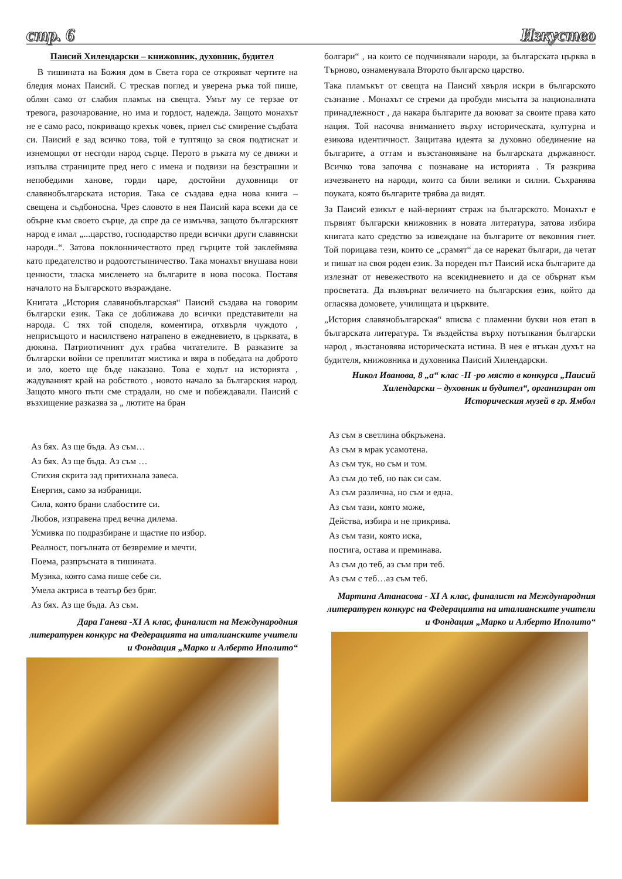стр. 6 Изкуство
Паисий Хилендарски – книжовник, духовник, будител
В тишината на Божия дом в Света гора се открояват чертите на бледия монах Паисий. С трескав поглед и уверена ръка той пише, облян само от слабия пламък на свещта. Умът му се терзае от тревога, разочарование, но има и гордост, надежда. Защото монахът не е само расо, покриващо крехък човек, приел със смирение съдбата си. Паисий е зад всичко това, той е туптящо за своя подтиснат и изнемощял от несгоди народ сърце. Перото в ръката му се движи и изпълва страниците пред него с имена и подвизи на безстрашни и непобедими ханове, горди царе, достойни духовници от славянобългарската история. Така се създава една нова книга – свещена и съдбоносна. Чрез словото в нея Паисий кара всеки да се обърне към своето сърце, да спре да се измъчва, защото българският народ е имал „...царство, господарство преди всички други славянски народи..“. Затова поклонничеството пред гърците той заклеймява като предателство и родоотстъпничество. Така монахът внушава нови ценности, тласка мисленето на българите в нова посока. Поставя началото на Българското възраждане.
Книгата „История славянобългарская“ Паисий създава на говорим български език. Така се доближава до всички представители на народа. С тях той споделя, коментира, отхвърля чуждото , неприсъщото и насилствено натрапено в ежедневието, в църквата, в дюкяна. Патриотичният дух грабва читателите. В разказите за български войни се преплитат мистика и вяра в победата на доброто и зло, което ще бъде наказано. Това е ходът на историята , жадуваният край на робството , новото начало за българския народ. Защото много пъти сме страдали, но сме и побеждавали. Паисий с възхищение разказва за „ лютите на бран
болгари“ , на които се подчинявали народи, за българската църква в Търново, ознаменувала Второто българско царство.
Така пламъкът от свещта на Паисий хвърля искри в българското съзнание . Монахът се стреми да пробуди мисълта за националната принадлежност , да накара българите да воюват за своите права като нация. Той насочва вниманието върху историческата, културна и езикова идентичност. Защитава идеята за духовно обединение на българите, а оттам и възстановяване на българската държавност. Всичко това започва с познаване на историята . Тя разкрива изчезването на народи, които са били велики и силни. Съхранява поуката, която българите трябва да видят.
За Паисий езикът е най-верният страж на българското. Монахът е първият български книжовник в новата литература, затова избира книгата като средство за извеждане на българите от вековния гнет. Той порицава тези, които се „срамят“ да се нарекат българи, да четат и пишат на своя роден език. За пореден път Паисий иска българите да излезнат от невежеството на всекидневието и да се обърнат към просветата. Да възвърнат величието на българския език, който да огласява домовете, училищата и църквите.
„История славянобългарская“ вписва с пламенни букви нов етап в българската литература. Тя въздейства върху потъпкания български народ , възстановява историческата истина. В нея е втъкан духът на будителя, книжовника и духовника Паисий Хилендарски.
Никол Иванова, 8 „а“ клас -II -ро място в конкурса „Паисий Хилендарски – духовник и будител“, организиран от Историческия музей в гр. Ямбол
Аз бях. Аз ще бъда. Аз съм…
Аз бях. Аз ще бъда. Аз съм …
Стихия скрита зад притихнала завеса.
Енергия, само за избраници.
Сила, която брани слабостите си.
Любов, изправена пред вечна дилема.
Усмивка по подразбиране и щастие по избор.
Реалност, погълната от безвремие и мечти.
Поема, разпръсната в тишината.
Музика, която сама пише себе си.
Умела актриса в театър без бряг.
Аз бях. Аз ще бъда. Аз съм.
Дара Ганева -XI А клас, финалист на Международния литературен конкурс на Федерацията на италианските учители и Фондация „Марко и Алберто Иполито“
Аз съм в светлина обкръжена.
Аз съм в мрак усамотена.
Аз съм тук, но съм и том.
Аз съм до теб, но пак си сам.
Аз съм различна, но съм и една.
Аз съм тази, която може,
Действа, избира и не прикрива.
Аз съм тази, която иска,
постига, остава и преминава.
Аз съм до теб, аз съм при теб.
Аз съм с теб…аз съм теб.
Мартина Атанасова - XI А клас, финалист на Международния литературен конкурс на Федерацията на италианските учители и Фондация „Марко и Алберто Иполито“